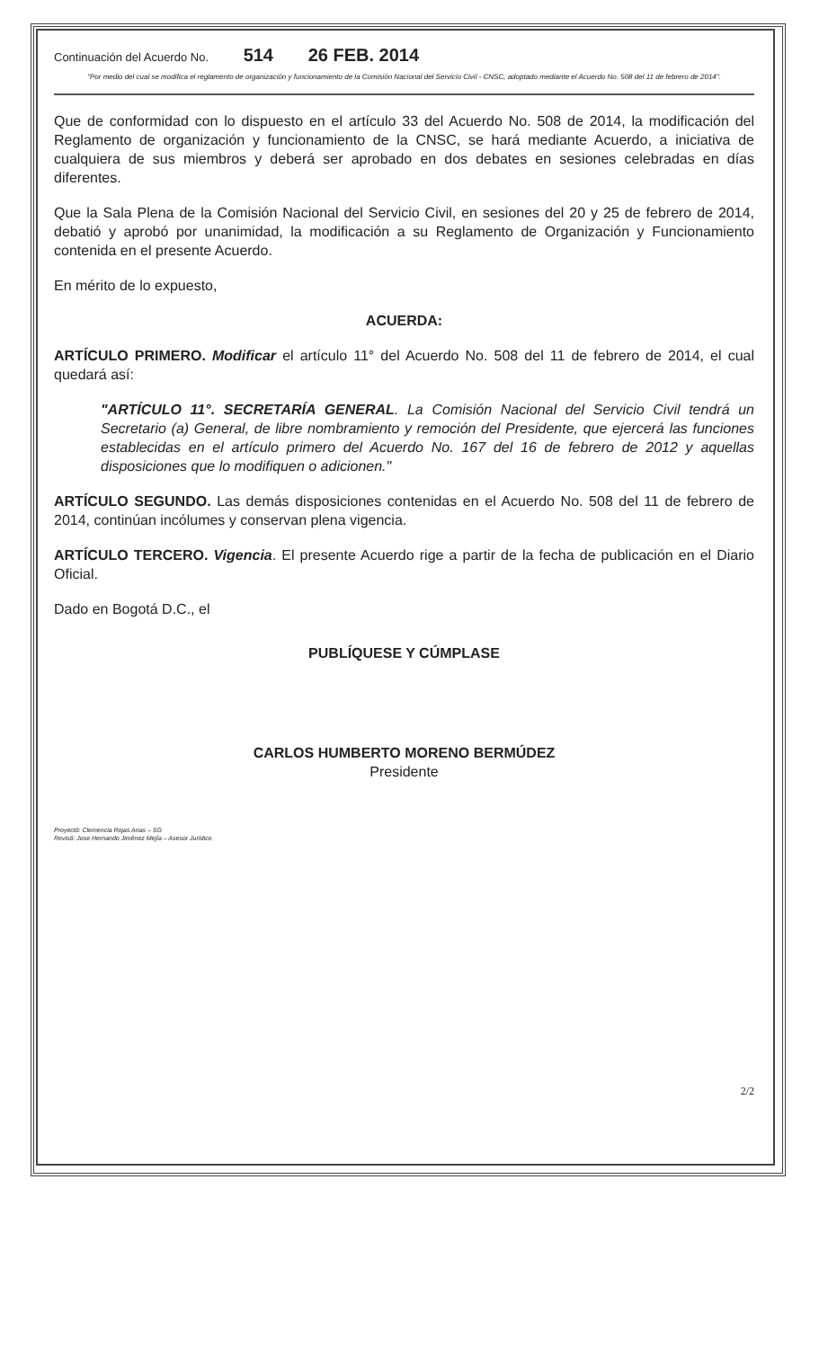Continuación del Acuerdo No. 514 26 FEB. 2014
"Por medio del cual se modifica el reglamento de organización y funcionamiento de la Comisión Nacional del Servicio Civil - CNSC, adoptado mediante el Acuerdo No. 508 del 11 de febrero de 2014".
Que de conformidad con lo dispuesto en el artículo 33 del Acuerdo No. 508 de 2014, la modificación del Reglamento de organización y funcionamiento de la CNSC, se hará mediante Acuerdo, a iniciativa de cualquiera de sus miembros y deberá ser aprobado en dos debates en sesiones celebradas en días diferentes.
Que la Sala Plena de la Comisión Nacional del Servicio Civil, en sesiones del 20 y 25 de febrero de 2014, debatió y aprobó por unanimidad, la modificación a su Reglamento de Organización y Funcionamiento contenida en el presente Acuerdo.
En mérito de lo expuesto,
ACUERDA:
ARTÍCULO PRIMERO. Modificar el artículo 11° del Acuerdo No. 508 del 11 de febrero de 2014, el cual quedará así:
"ARTÍCULO 11°. SECRETARÍA GENERAL. La Comisión Nacional del Servicio Civil tendrá un Secretario (a) General, de libre nombramiento y remoción del Presidente, que ejercerá las funciones establecidas en el artículo primero del Acuerdo No. 167 del 16 de febrero de 2012 y aquellas disposiciones que lo modifiquen o adicionen."
ARTÍCULO SEGUNDO. Las demás disposiciones contenidas en el Acuerdo No. 508 del 11 de febrero de 2014, continúan incólumes y conservan plena vigencia.
ARTÍCULO TERCERO. Vigencia. El presente Acuerdo rige a partir de la fecha de publicación en el Diario Oficial.
Dado en Bogotá D.C., el
PUBLÍQUESE Y CÚMPLASE
CARLOS HUMBERTO MORENO BERMÚDEZ
Presidente
Proyectó: Clemencia Rojas Arias – SG
Revisó: Jose Hernando Jiménez Mejía – Asesor Jurídico
2/2